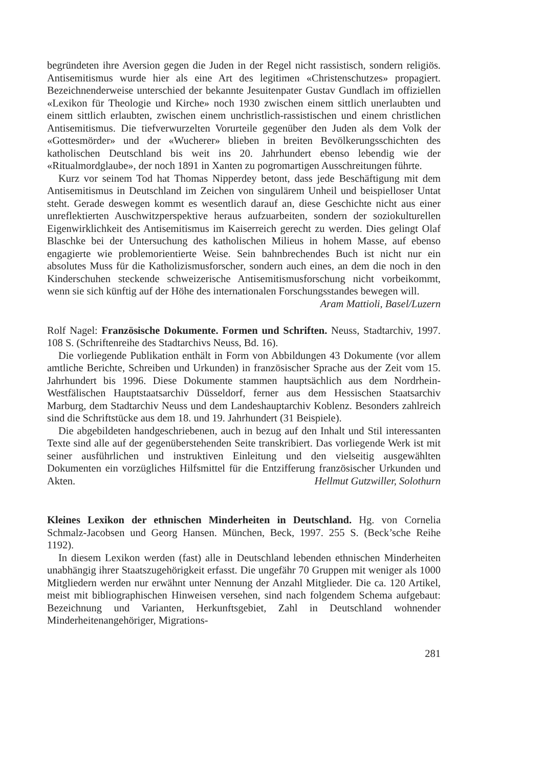begründeten ihre Aversion gegen die Juden in der Regel nicht rassistisch, sondern religiös. Antisemitismus wurde hier als eine Art des legitimen «Christenschutzes» propagiert. Bezeichnenderweise unterschied der bekannte Jesuitenpater Gustav Gundlach im offiziellen «Lexikon für Theologie und Kirche» noch 1930 zwischen einem sittlich unerlaubten und einem sittlich erlaubten, zwischen einem unchristlich-rassistischen und einem christlichen Antisemitismus. Die tiefverwurzelten Vorurteile gegenüber den Juden als dem Volk der «Gottesmörder» und der «Wucherer» blieben in breiten Bevölkerungsschichten des katholischen Deutschland bis weit ins 20. Jahrhundert ebenso lebendig wie der «Ritualmordglaube», der noch 1891 in Xanten zu pogromartigen Ausschreitungen führte.
Kurz vor seinem Tod hat Thomas Nipperdey betont, dass jede Beschäftigung mit dem Antisemitismus in Deutschland im Zeichen von singulärem Unheil und beispielloser Untat steht. Gerade deswegen kommt es wesentlich darauf an, diese Geschichte nicht aus einer unreflektierten Auschwitzperspektive heraus aufzuarbeiten, sondern der soziokulturellen Eigenwirklichkeit des Antisemitismus im Kaiserreich gerecht zu werden. Dies gelingt Olaf Blaschke bei der Untersuchung des katholischen Milieus in hohem Masse, auf ebenso engagierte wie problemorientierte Weise. Sein bahnbrechendes Buch ist nicht nur ein absolutes Muss für die Katholizismusforscher, sondern auch eines, an dem die noch in den Kinderschuhen steckende schweizerische Antisemitismusforschung nicht vorbeikommt, wenn sie sich künftig auf der Höhe des internationalen Forschungsstandes bewegen will. Aram Mattioli, Basel/Luzern
Rolf Nagel: Französische Dokumente. Formen und Schriften. Neuss, Stadtarchiv, 1997. 108 S. (Schriftenreihe des Stadtarchivs Neuss, Bd. 16).
Die vorliegende Publikation enthält in Form von Abbildungen 43 Dokumente (vor allem amtliche Berichte, Schreiben und Urkunden) in französischer Sprache aus der Zeit vom 15. Jahrhundert bis 1996. Diese Dokumente stammen hauptsächlich aus dem Nordrhein-Westfälischen Hauptstaatsarchiv Düsseldorf, ferner aus dem Hessischen Staatsarchiv Marburg, dem Stadtarchiv Neuss und dem Landeshauptarchiv Koblenz. Besonders zahlreich sind die Schriftstücke aus dem 18. und 19. Jahrhundert (31 Beispiele).
Die abgebildeten handgeschriebenen, auch in bezug auf den Inhalt und Stil interessanten Texte sind alle auf der gegenüberstehenden Seite transkribiert. Das vorliegende Werk ist mit seiner ausführlichen und instruktiven Einleitung und den vielseitig ausgewählten Dokumenten ein vorzügliches Hilfsmittel für die Entzifferung französischer Urkunden und Akten. Hellmut Gutzwiller, Solothurn
Kleines Lexikon der ethnischen Minderheiten in Deutschland. Hg. von Cornelia Schmalz-Jacobsen und Georg Hansen. München, Beck, 1997. 255 S. (Beck’sche Reihe 1192).
In diesem Lexikon werden (fast) alle in Deutschland lebenden ethnischen Minderheiten unabhängig ihrer Staatszugehörigkeit erfasst. Die ungefähr 70 Gruppen mit weniger als 1000 Mitgliedern werden nur erwähnt unter Nennung der Anzahl Mitglieder. Die ca. 120 Artikel, meist mit bibliographischen Hinweisen versehen, sind nach folgendem Schema aufgebaut: Bezeichnung und Varianten, Herkunftsgebiet, Zahl in Deutschland wohnender Minderheitenangehöriger, Migrations-
281